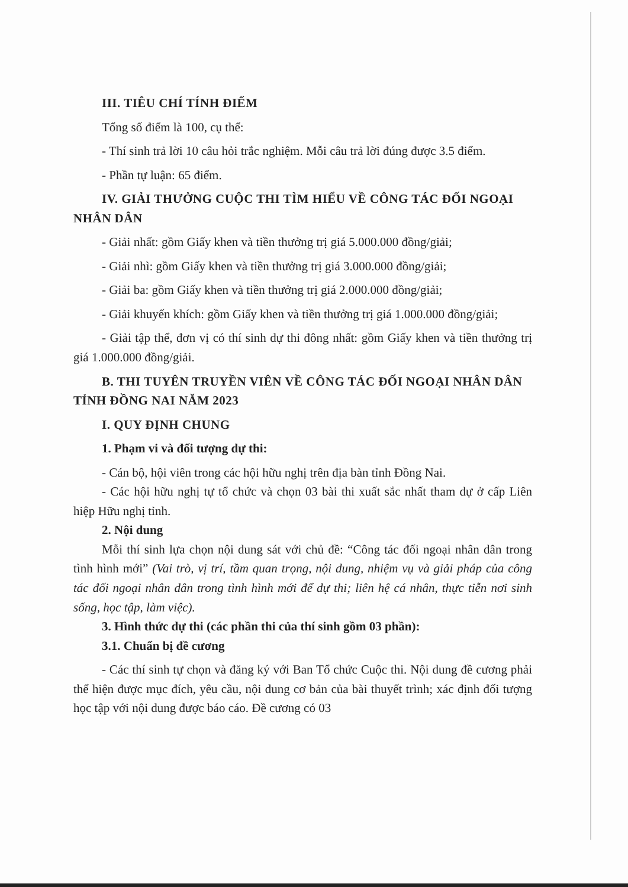III. TIÊU CHÍ TÍNH ĐIỂM
Tổng số điểm là 100, cụ thể:
- Thí sinh trả lời 10 câu hỏi trắc nghiệm. Mỗi câu trả lời đúng được 3.5 điểm.
- Phần tự luận: 65 điểm.
IV. GIẢI THƯỞNG CUỘC THI TÌM HIỂU VỀ CÔNG TÁC ĐỐI NGOẠI NHÂN DÂN
- Giải nhất: gồm Giấy khen và tiền thưởng trị giá 5.000.000 đồng/giải;
- Giải nhì: gồm Giấy khen và tiền thưởng trị giá 3.000.000 đồng/giải;
- Giải ba: gồm Giấy khen và tiền thưởng trị giá 2.000.000 đồng/giải;
- Giải khuyến khích: gồm Giấy khen và tiền thưởng trị giá 1.000.000 đồng/giải;
- Giải tập thể, đơn vị có thí sinh dự thi đông nhất: gồm Giấy khen và tiền thưởng trị giá 1.000.000 đồng/giải.
B. THI TUYÊN TRUYỀN VIÊN VỀ CÔNG TÁC ĐỐI NGOẠI NHÂN DÂN TỈNH ĐỒNG NAI NĂM 2023
I. QUY ĐỊNH CHUNG
1. Phạm vi và đối tượng dự thi:
- Cán bộ, hội viên trong các hội hữu nghị trên địa bàn tỉnh Đồng Nai.
- Các hội hữu nghị tự tổ chức và chọn 03 bài thi xuất sắc nhất tham dự ở cấp Liên hiệp Hữu nghị tỉnh.
2. Nội dung
Mỗi thí sinh lựa chọn nội dung sát với chủ đề: “Công tác đối ngoại nhân dân trong tình hình mới” (Vai trò, vị trí, tầm quan trọng, nội dung, nhiệm vụ và giải pháp của công tác đối ngoại nhân dân trong tình hình mới để dự thi; liên hệ cá nhân, thực tiễn nơi sinh sống, học tập, làm việc).
3. Hình thức dự thi (các phần thi của thí sinh gồm 03 phần):
3.1. Chuẩn bị đề cương
- Các thí sinh tự chọn và đăng ký với Ban Tổ chức Cuộc thi. Nội dung đề cương phải thể hiện được mục đích, yêu cầu, nội dung cơ bản của bài thuyết trình; xác định đối tượng học tập với nội dung được báo cáo. Đề cương có 03